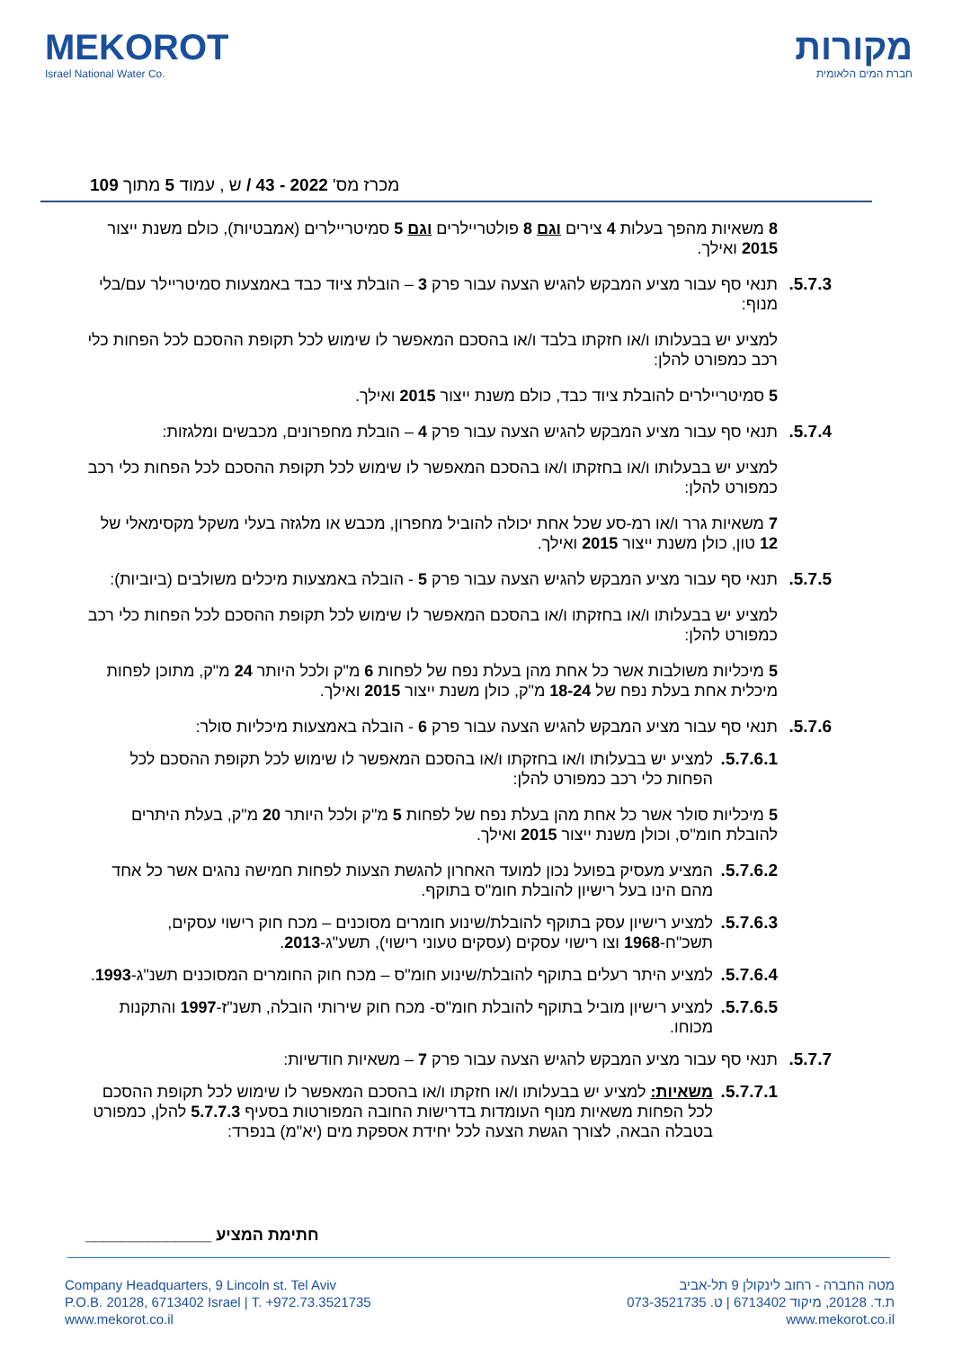MEKOROT
Israel National Water Co.
מקורות
חברת המים הלאומית
מכרז מס' 2022 - 43 / ש , עמוד 5 מתוך 109
8 משאיות מהפך בעלות 4 צירים וגם 8 פולטריילרים וגם 5 סמיטריילרים (אמבטיות), כולם משנת ייצור 2015 ואילך.
5.7.3. תנאי סף עבור מציע המבקש להגיש הצעה עבור פרק 3 – הובלת ציוד כבד באמצעות סמיטריילר עם/בלי מנוף:
למציע יש בבעלותו ו/או חזקתו בלבד ו/או בהסכם המאפשר לו שימוש לכל תקופת ההסכם לכל הפחות כלי רכב כמפורט להלן:
5 סמיטריילרים להובלת ציוד כבד, כולם משנת ייצור 2015 ואילך.
5.7.4. תנאי סף עבור מציע המבקש להגיש הצעה עבור פרק 4 – הובלת מחפרונים, מכבשים ומלגזות:
למציע יש בבעלותו ו/או בחזקתו ו/או בהסכם המאפשר לו שימוש לכל תקופת ההסכם לכל הפחות כלי רכב כמפורט להלן:
7 משאיות גרר ו/או רמ-סע שכל אחת יכולה להוביל מחפרון, מכבש או מלגזה בעלי משקל מקסימאלי של 12 טון, כולן משנת ייצור 2015 ואילך.
5.7.5. תנאי סף עבור מציע המבקש להגיש הצעה עבור פרק 5 - הובלה באמצעות מיכלים משולבים (ביוביות):
למציע יש בבעלותו ו/או בחזקתו ו/או בהסכם המאפשר לו שימוש לכל תקופת ההסכם לכל הפחות כלי רכב כמפורט להלן:
5 מיכליות משולבות אשר כל אחת מהן בעלת נפח של לפחות 6 מ"ק ולכל היותר 24 מ"ק, מתוכן לפחות מיכלית אחת בעלת נפח של 18-24 מ"ק, כולן משנת ייצור 2015 ואילך.
5.7.6. תנאי סף עבור מציע המבקש להגיש הצעה עבור פרק 6 - הובלה באמצעות מיכליות סולר:
5.7.6.1. למציע יש בבעלותו ו/או בחזקתו ו/או בהסכם המאפשר לו שימוש לכל תקופת ההסכם לכל הפחות כלי רכב כמפורט להלן:
5 מיכליות סולר אשר כל אחת מהן בעלת נפח של לפחות 5 מ"ק ולכל היותר 20 מ"ק, בעלת היתרים להובלת חומ"ס, וכולן משנת ייצור 2015 ואילך.
5.7.6.2. המציע מעסיק בפועל נכון למועד האחרון להגשת הצעות לפחות חמישה נהגים אשר כל אחד מהם הינו בעל רישיון להובלת חומ"ס בתוקף.
5.7.6.3. למציע רישיון עסק בתוקף להובלת/שינוע חומרים מסוכנים – מכח חוק רישוי עסקים, תשכ"ח-1968 וצו רישוי עסקים (עסקים טעוני רישוי), תשע"ג-2013.
5.7.6.4. למציע היתר רעלים בתוקף להובלת/שינוע חומ"ס – מכח חוק החומרים המסוכנים תשנ"ג-1993.
5.7.6.5. למציע רישיון מוביל בתוקף להובלת חומ"ס- מכח חוק שירותי הובלה, תשנ"ז-1997 והתקנות מכוחו.
5.7.7. תנאי סף עבור מציע המבקש להגיש הצעה עבור פרק 7 – משאיות חודשיות:
5.7.7.1. משאיות: למציע יש בבעלותו ו/או חזקתו ו/או בהסכם המאפשר לו שימוש לכל תקופת ההסכם לכל הפחות משאיות מנוף העומדות בדרישות החובה המפורטות בסעיף 5.7.7.3 להלן, כמפורט בטבלה הבאה, לצורך הגשת הצעה לכל יחידת אספקת מים (יא"מ) בנפרד:
חתימת המציע ______________
Company Headquarters, 9 Lincoln st. Tel Aviv
P.O.B. 20128, 6713402 Israel | T. +972.73.3521735
www.mekorot.co.il
מטה החברה - רחוב לינקולן 9 תל-אביב
ת.ד. 20128, מיקוד 6713402 | ט. 073-3521735
www.mekorot.co.il